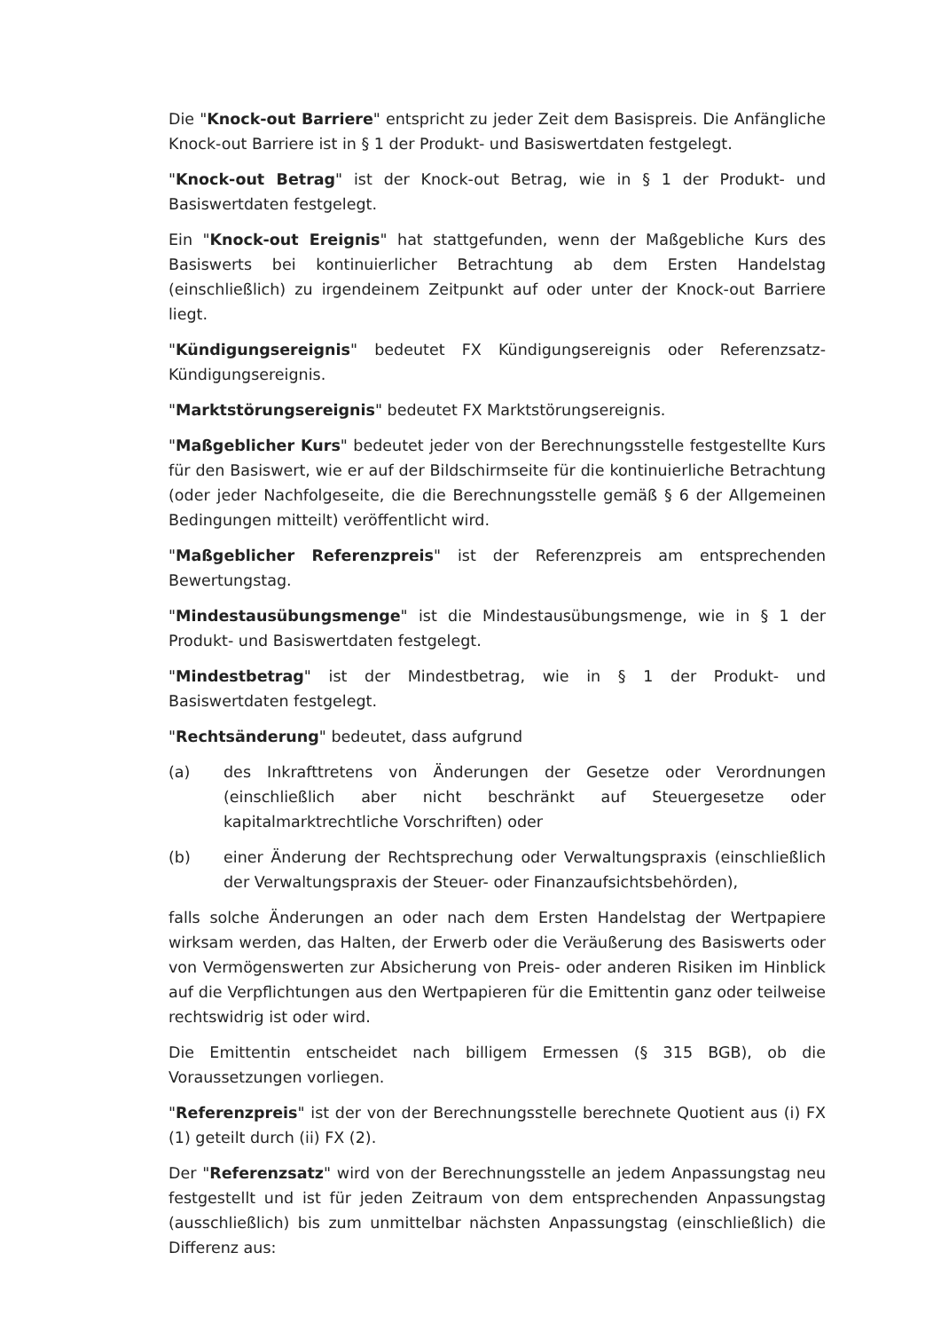Die "Knock-out Barriere" entspricht zu jeder Zeit dem Basispreis. Die Anfängliche Knock-out Barriere ist in § 1 der Produkt- und Basiswertdaten festgelegt.
"Knock-out Betrag" ist der Knock-out Betrag, wie in § 1 der Produkt- und Basiswertdaten festgelegt.
Ein "Knock-out Ereignis" hat stattgefunden, wenn der Maßgebliche Kurs des Basiswerts bei kontinuierlicher Betrachtung ab dem Ersten Handelstag (einschließlich) zu irgendeinem Zeitpunkt auf oder unter der Knock-out Barriere liegt.
"Kündigungsereignis" bedeutet FX Kündigungsereignis oder Referenzsatz-Kündigungsereignis.
"Marktstörungsereignis" bedeutet FX Marktstörungsereignis.
"Maßgeblicher Kurs" bedeutet jeder von der Berechnungsstelle festgestellte Kurs für den Basiswert, wie er auf der Bildschirmseite für die kontinuierliche Betrachtung (oder jeder Nachfolgeseite, die die Berechnungsstelle gemäß § 6 der Allgemeinen Bedingungen mitteilt) veröffentlicht wird.
"Maßgeblicher Referenzpreis" ist der Referenzpreis am entsprechenden Bewertungstag.
"Mindestausübungsmenge" ist die Mindestausübungsmenge, wie in § 1 der Produkt- und Basiswertdaten festgelegt.
"Mindestbetrag" ist der Mindestbetrag, wie in § 1 der Produkt- und Basiswertdaten festgelegt.
"Rechtsänderung" bedeutet, dass aufgrund
(a) des Inkrafttretens von Änderungen der Gesetze oder Verordnungen (einschließlich aber nicht beschränkt auf Steuergesetze oder kapitalmarktrechtliche Vorschriften) oder
(b) einer Änderung der Rechtsprechung oder Verwaltungspraxis (einschließlich der Verwaltungspraxis der Steuer- oder Finanzaufsichtsbehörden),
falls solche Änderungen an oder nach dem Ersten Handelstag der Wertpapiere wirksam werden, das Halten, der Erwerb oder die Veräußerung des Basiswerts oder von Vermögenswerten zur Absicherung von Preis- oder anderen Risiken im Hinblick auf die Verpflichtungen aus den Wertpapieren für die Emittentin ganz oder teilweise rechtswidrig ist oder wird.
Die Emittentin entscheidet nach billigem Ermessen (§ 315 BGB), ob die Voraussetzungen vorliegen.
"Referenzpreis" ist der von der Berechnungsstelle berechnete Quotient aus (i) FX (1) geteilt durch (ii) FX (2).
Der "Referenzsatz" wird von der Berechnungsstelle an jedem Anpassungstag neu festgestellt und ist für jeden Zeitraum von dem entsprechenden Anpassungstag (ausschließlich) bis zum unmittelbar nächsten Anpassungstag (einschließlich) die Differenz aus: